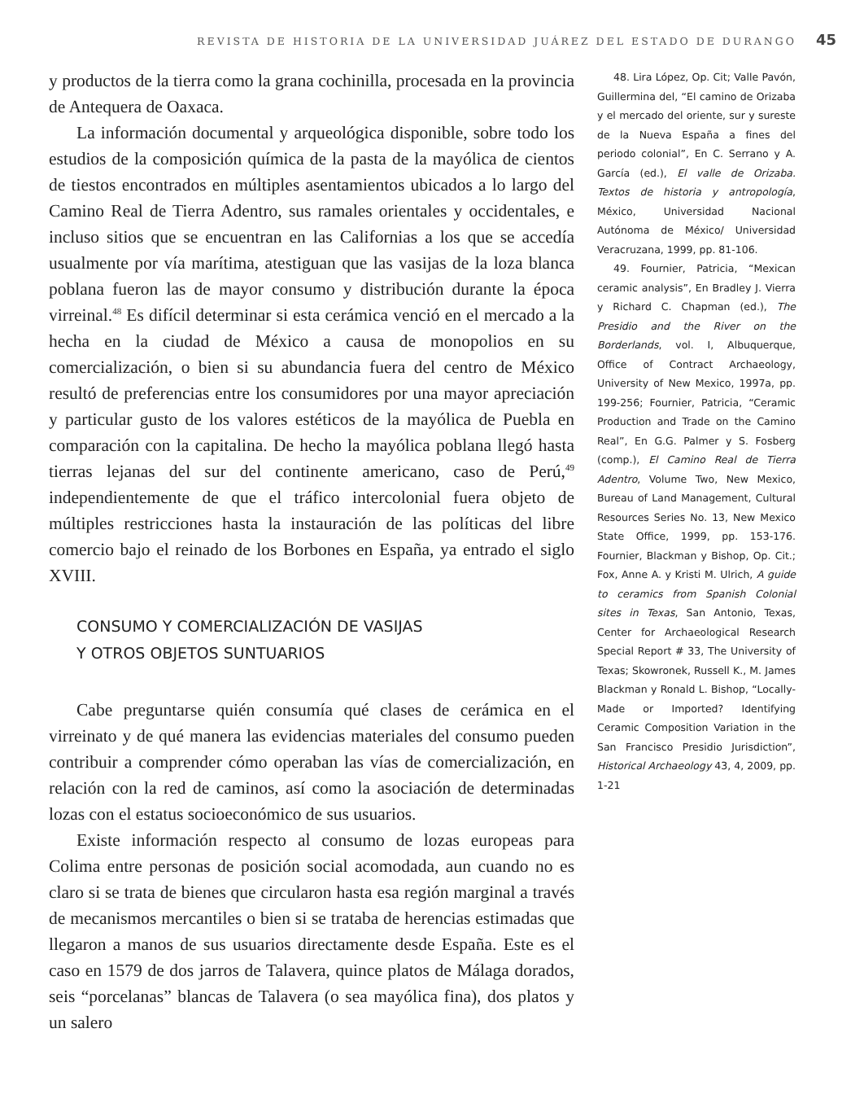REVISTA DE HISTORIA DE LA UNIVERSIDAD JUÁREZ DEL ESTADO DE DURANGO 45
y productos de la tierra como la grana cochinilla, procesada en la provincia de Antequera de Oaxaca.
La información documental y arqueológica disponible, sobre todo los estudios de la composición química de la pasta de la mayólica de cientos de tiestos encontrados en múltiples asentamientos ubicados a lo largo del Camino Real de Tierra Adentro, sus ramales orientales y occidentales, e incluso sitios que se encuentran en las Californias a los que se accedía usualmente por vía marítima, atestiguan que las vasijas de la loza blanca poblana fueron las de mayor consumo y distribución durante la época virreinal.<sup>48</sup> Es difícil determinar si esta cerámica venció en el mercado a la hecha en la ciudad de México a causa de monopolios en su comercialización, o bien si su abundancia fuera del centro de México resultó de preferencias entre los consumidores por una mayor apreciación y particular gusto de los valores estéticos de la mayólica de Puebla en comparación con la capitalina. De hecho la mayólica poblana llegó hasta tierras lejanas del sur del continente americano, caso de Perú,<sup>49</sup> independientemente de que el tráfico intercolonial fuera objeto de múltiples restricciones hasta la instauración de las políticas del libre comercio bajo el reinado de los Borbones en España, ya entrado el siglo XVIII.
CONSUMO Y COMERCIALIZACIÓN DE VASIJAS
Y OTROS OBJETOS SUNTUARIOS
Cabe preguntarse quién consumía qué clases de cerámica en el virreinato y de qué manera las evidencias materiales del consumo pueden contribuir a comprender cómo operaban las vías de comercialización, en relación con la red de caminos, así como la asociación de determinadas lozas con el estatus socioeconómico de sus usuarios.
Existe información respecto al consumo de lozas europeas para Colima entre personas de posición social acomodada, aun cuando no es claro si se trata de bienes que circularon hasta esa región marginal a través de mecanismos mercantiles o bien si se trataba de herencias estimadas que llegaron a manos de sus usuarios directamente desde España. Este es el caso en 1579 de dos jarros de Talavera, quince platos de Málaga dorados, seis “porcelanas” blancas de Talavera (o sea mayólica fina), dos platos y un salero
48. Lira López, Op. Cit; Valle Pavón, Guillermina del, “El camino de Orizaba y el mercado del oriente, sur y sureste de la Nueva España a fines del periodo colonial”, En C. Serrano y A. García (ed.), El valle de Orizaba. Textos de historia y antropología, México, Universidad Nacional Autónoma de México/ Universidad Veracruzana, 1999, pp. 81-106.
49. Fournier, Patricia, “Mexican ceramic analysis”, En Bradley J. Vierra y Richard C. Chapman (ed.), The Presidio and the River on the Borderlands, vol. I, Albuquerque, Office of Contract Archaeology, University of New Mexico, 1997a, pp. 199-256; Fournier, Patricia, “Ceramic Production and Trade on the Camino Real”, En G.G. Palmer y S. Fosberg (comp.), El Camino Real de Tierra Adentro, Volume Two, New Mexico, Bureau of Land Management, Cultural Resources Series No. 13, New Mexico State Office, 1999, pp. 153-176. Fournier, Blackman y Bishop, Op. Cit.; Fox, Anne A. y Kristi M. Ulrich, A guide to ceramics from Spanish Colonial sites in Texas, San Antonio, Texas, Center for Archaeological Research Special Report # 33, The University of Texas; Skowronek, Russell K., M. James Blackman y Ronald L. Bishop, “Locally-Made or Imported? Identifying Ceramic Composition Variation in the San Francisco Presidio Jurisdiction”, Historical Archaeology 43, 4, 2009, pp. 1-21